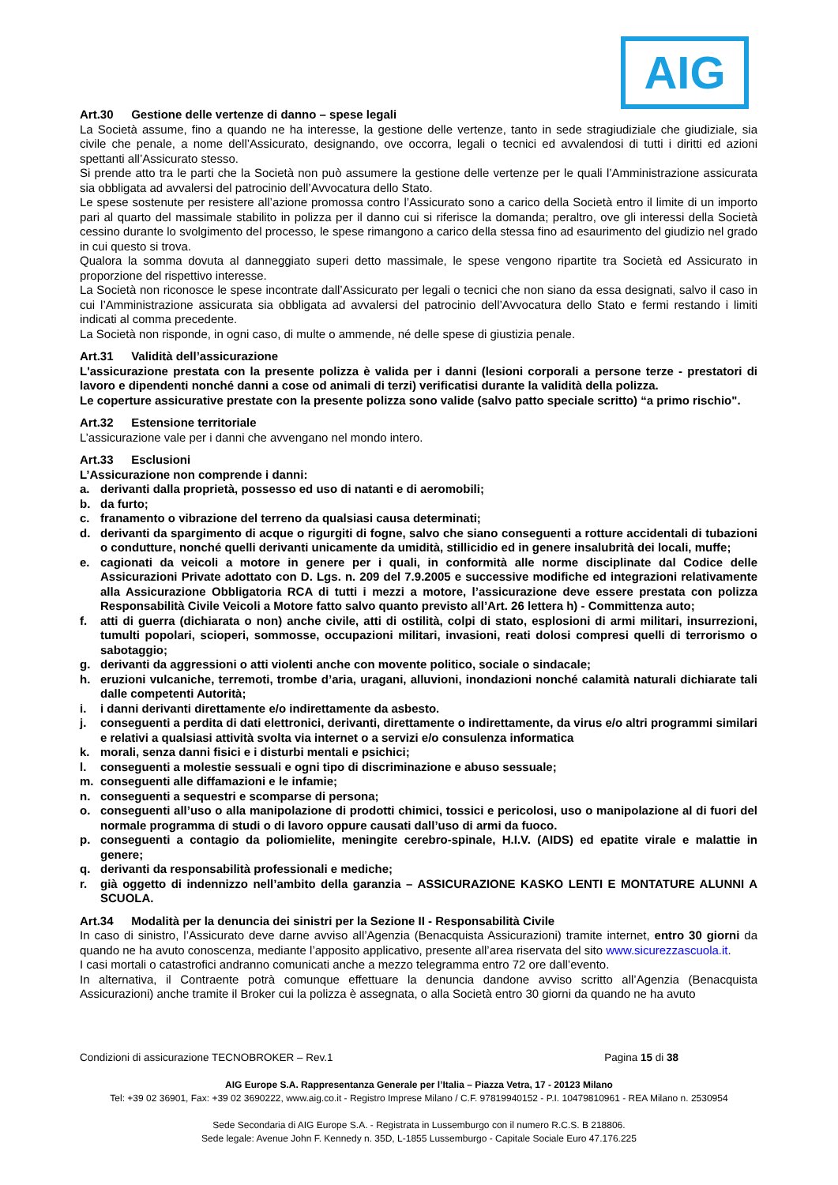AIG
Art.30 Gestione delle vertenze di danno – spese legali
La Società assume, fino a quando ne ha interesse, la gestione delle vertenze, tanto in sede stragiudiziale che giudiziale, sia civile che penale, a nome dell’Assicurato, designando, ove occorra, legali o tecnici ed avvalendosi di tutti i diritti ed azioni spettanti all’Assicurato stesso.
Si prende atto tra le parti che la Società non può assumere la gestione delle vertenze per le quali l’Amministrazione assicurata sia obbligata ad avvalersi del patrocinio dell’Avvocatura dello Stato.
Le spese sostenute per resistere all’azione promossa contro l’Assicurato sono a carico della Società entro il limite di un importo pari al quarto del massimale stabilito in polizza per il danno cui si riferisce la domanda; peraltro, ove gli interessi della Società cessino durante lo svolgimento del processo, le spese rimangono a carico della stessa fino ad esaurimento del giudizio nel grado in cui questo si trova.
Qualora la somma dovuta al danneggiato superi detto massimale, le spese vengono ripartite tra Società ed Assicurato in proporzione del rispettivo interesse.
La Società non riconosce le spese incontrate dall’Assicurato per legali o tecnici che non siano da essa designati, salvo il caso in cui l’Amministrazione assicurata sia obbligata ad avvalersi del patrocinio dell’Avvocatura dello Stato e fermi restando i limiti indicati al comma precedente.
La Società non risponde, in ogni caso, di multe o ammende, né delle spese di giustizia penale.
Art.31 Validità dell’assicurazione
L'assicurazione prestata con la presente polizza è valida per i danni (lesioni corporali a persone terze - prestatori di lavoro e dipendenti nonché danni a cose od animali di terzi) verificatisi durante la validità della polizza.
Le coperture assicurative prestate con la presente polizza sono valide (salvo patto speciale scritto) “a primo rischio".
Art.32 Estensione territoriale
L’assicurazione vale per i danni che avvengano nel mondo intero.
Art.33 Esclusioni
L’Assicurazione non comprende i danni:
a. derivanti dalla proprietà, possesso ed uso di natanti e di aeromobili;
b. da furto;
c. franamento o vibrazione del terreno da qualsiasi causa determinati;
d. derivanti da spargimento di acque o rigurgiti di fogne, salvo che siano conseguenti a rotture accidentali di tubazioni o condutture, nonché quelli derivanti unicamente da umidità, stillicidio ed in genere insalubrità dei locali, muffe;
e. cagionati da veicoli a motore in genere per i quali, in conformità alle norme disciplinate dal Codice delle Assicurazioni Private adottato con D. Lgs. n. 209 del 7.9.2005 e successive modifiche ed integrazioni relativamente alla Assicurazione Obbligatoria RCA di tutti i mezzi a motore, l’assicurazione deve essere prestata con polizza Responsabilità Civile Veicoli a Motore fatto salvo quanto previsto all’Art. 26 lettera h) - Committenza auto;
f. atti di guerra (dichiarata o non) anche civile, atti di ostilità, colpi di stato, esplosioni di armi militari, insurrezioni, tumulti popolari, scioperi, sommosse, occupazioni militari, invasioni, reati dolosi compresi quelli di terrorismo o sabotaggio;
g. derivanti da aggressioni o atti violenti anche con movente politico, sociale o sindacale;
h. eruzioni vulcaniche, terremoti, trombe d’aria, uragani, alluvioni, inondazioni nonché calamità naturali dichiarate tali dalle competenti Autorità;
i. i danni derivanti direttamente e/o indirettamente da asbesto.
j. conseguenti a perdita di dati elettronici, derivanti, direttamente o indirettamente, da virus e/o altri programmi similari e relativi a qualsiasi attività svolta via internet o a servizi e/o consulenza informatica
k. morali, senza danni fisici e i disturbi mentali e psichici;
l. conseguenti a molestie sessuali e ogni tipo di discriminazione e abuso sessuale;
m. conseguenti alle diffamazioni e le infamie;
n. conseguenti a sequestri e scomparse di persona;
o. conseguenti all’uso o alla manipolazione di prodotti chimici, tossici e pericolosi, uso o manipolazione al di fuori del normale programma di studi o di lavoro oppure causati dall’uso di armi da fuoco.
p. conseguenti a contagio da poliomielite, meningite cerebro-spinale, H.I.V. (AIDS) ed epatite virale e malattie in genere;
q. derivanti da responsabilità professionali e mediche;
r. già oggetto di indennizzo nell’ambito della garanzia – ASSICURAZIONE KASKO LENTI E MONTATURE ALUNNI A SCUOLA.
Art.34 Modalità per la denuncia dei sinistri per la Sezione II - Responsabilità Civile
In caso di sinistro, l’Assicurato deve darne avviso all’Agenzia (Benacquista Assicurazioni) tramite internet, entro 30 giorni da quando ne ha avuto conoscenza, mediante l’apposito applicativo, presente all’area riservata del sito www.sicurezzascuola.it.
I casi mortali o catastrofici andranno comunicati anche a mezzo telegramma entro 72 ore dall’evento.
In alternativa, il Contraente potrà comunque effettuare la denuncia dandone avviso scritto all’Agenzia (Benacquista Assicurazioni) anche tramite il Broker cui la polizza è assegnata, o alla Società entro 30 giorni da quando ne ha avuto
Condizioni di assicurazione TECNOBROKER – Rev.1 Pagina 15 di 38
AIG Europe S.A. Rappresentanza Generale per l’Italia – Piazza Vetra, 17 - 20123 Milano
Tel: +39 02 36901, Fax: +39 02 3690222, www.aig.co.it - Registro Imprese Milano / C.F. 97819940152 - P.I. 10479810961 - REA Milano n. 2530954
Sede Secondaria di AIG Europe S.A. - Registrata in Lussemburgo con il numero R.C.S. B 218806.
Sede legale: Avenue John F. Kennedy n. 35D, L-1855 Lussemburgo - Capitale Sociale Euro 47.176.225